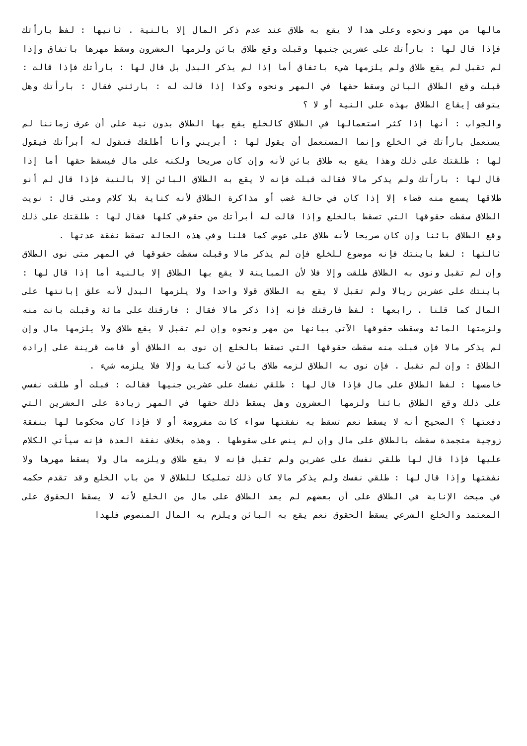مالها من مهر ونحوه وعلى هذا لا يقع به طلاق عند عدم ذكر المال إلا بالنية . ثانيها : لفظ بارأتك فإذا قال لها : بارأتك على عشرين جنيها وقبلت وقع طلاق بائن ولزمها العشرون وسقط مهرها باتفاق وإذا لم تقبل لم يقع طلاق ولم يلزمها شيء باتفاق أما إذا لم يذكر البدل بل قال لها : بارأتك فإذا قالت : قبلت وقع الطلاق البائن وسقط حقها في المهر ونحوه وكذا إذا قالت له : بارئني فقال : بارأتك وهل يتوقف إيقاع الطلاق بهذه على النية أو لا ؟
والجواب : أنها إذا كثر استعمالها في الطلاق كالخلع يقع بها الطلاق بدون نية على أن عرف زماننا لم يستعمل بارأتك في الخلع وإنما المستعمل أن يقول لها : أبريني وأنا أطلقك فتقول له أبرأتك فيقول لها : طلقتك على ذلك وهذا يقع به طلاق بائن لأنه وإن كان صريحا ولكنه على مال فيسقط حقها أما إذا قال لها : بارأتك ولم يذكر مالا فقالت قبلت فإنه لا يقع به الطلاق البائن إلا بالنية فإذا قال لم أنو طلاقها يسمع منه قضاء إلا إذا كان في حالة غضب أو مذاكرة الطلاق لأنه كناية بلا كلام ومتى قال : نويت الطلاق سقطت حقوقها التي تسقط بالخلع وإذا قالت له أبرأتك من حقوقي كلها فقال لها : طلقتك على ذلك وقع الطلاق بائنا وإن كان صريحا لأنه طلاق على عوض كما قلنا وفي هذه الحالة تسقط نفقة عدتها .
ثالثها : لفظ باينتك فإنه موضوع للخلع فإن لم يذكر مالا وقبلت سقطت حقوقها في المهر متى نوى الطلاق وإن لم تقبل ونوى به الطلاق طلقت وإلا فلا لأن المباينة لا يقع بها الطلاق إلا بالنية أما إذا قال لها : باينتك على عشرين ريالا ولم تقبل لا يقع به الطلاق قولا واحدا ولا يلزمها البدل لأنه علق إبانتها على المال كما قلنا . رابعها : لفظ فارقتك فإنه إذا ذكر مالا فقال : فارقتك على مائة وقبلت بانت منه ولزمتها المائة وسقطت حقوقها الآتي بيانها من مهر ونحوه وإن لم تقبل لا يقع طلاق ولا يلزمها مال وإن لم يذكر مالا فإن قبلت منه سقطت حقوقها التي تسقط بالخلع إن نوى به الطلاق أو قامت قرينة على إرادة الطلاق : وإن لم تقبل . فإن نوى به الطلاق لزمه طلاق بائن لأنه كناية وإلا فلا يلزمه شيء .
خامسها : لفظ الطلاق على مال فإذا قال لها : طلقي نفسك على عشرين جنيها فقالت : قبلت أو طلقت نفسي على ذلك وقع الطلاق بائنا ولزمها العشرون وهل يسقط ذلك حقها في المهر زيادة على العشرين التي دفعتها ؟ الصحيح أنه لا يسقط نعم تسقط به نفقتها سواء كانت مفروضة أو لا فإذا كان محكوما لها بنفقة زوجية متجمدة سقطت بالطلاق على مال وإن لم ينص على سقوطها . وهذه بخلاف نفقة العدة فإنه سيأتي الكلام عليها فإذا قال لها طلقي نفسك على عشرين ولم تقبل فإنه لا يقع طلاق ويلزمه مال ولا يسقط مهرها ولا نفقتها وإذا قال لها : طلقي نفسك ولم يذكر مالا كان ذلك تمليكا للطلاق لا من باب الخلع وقد تقدم حكمه في مبحث الإنابة في الطلاق على أن بعضهم لم يعد الطلاق على مال من الخلع لأنه لا يسقط الحقوق على المعتمد والخلع الشرعي يسقط الحقوق نعم يقع به البائن ويلزم به المال المنصوص فلهذا